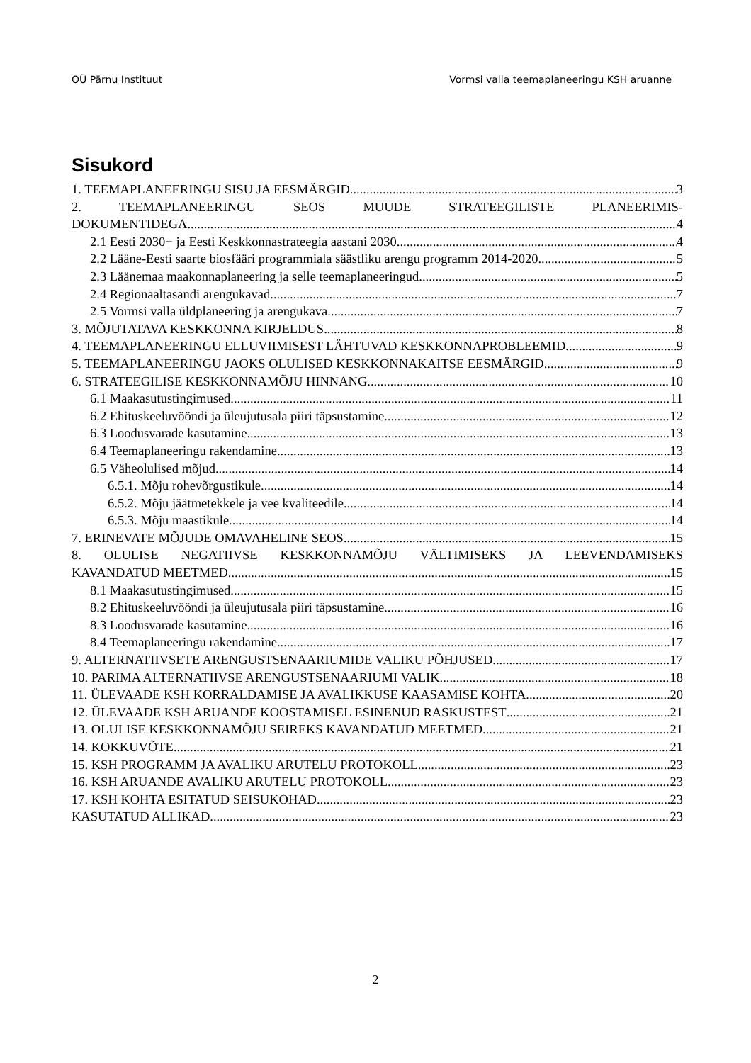OÜ Pärnu Instituut Vormsi valla teemaplaneeringu KSH aruanne
Sisukord
1. TEEMAPLANEERINGU SISU JA EESMÄRGID 3
2. TEEMAPLANEERINGU SEOS MUUDE STRATEEGILISTE PLANEERIMIS-
DOKUMENTIDEGA 4
2.1 Eesti 2030+ ja Eesti Keskkonnastrateegia aastani 2030 4
2.2 Lääne-Eesti saarte biosfääri programmiala säästliku arengu programm 2014-2020 5
2.3 Läänemaa maakonnaplaneering ja selle teemaplaneeringud 5
2.4 Regionaaltasandi arengukavad 7
2.5 Vormsi valla üldplaneering ja arengukava 7
3. MÕJUTATAVA KESKKONNA KIRJELDUS 8
4. TEEMAPLANEERINGU ELLUVIIMISEST LÄHTUVAD KESKKONNAPROBLEEMID 9
5. TEEMAPLANEERINGU JAOKS OLULISED KESKKONNAKAITSE EESMÄRGID 9
6. STRATEEGILISE KESKKONNAMÕJU HINNANG 10
6.1 Maakasutustingimused 11
6.2 Ehituskeeluvööndi ja üleujutusala piiri täpsustamine 12
6.3 Loodusvarade kasutamine 13
6.4 Teemaplaneeringu rakendamine 13
6.5 Väheolulised mõjud 14
6.5.1. Mõju rohevõrgustikule 14
6.5.2. Mõju jäätmetekkele ja vee kvaliteedile 14
6.5.3. Mõju maastikule 14
7. ERINEVATE MÕJUDE OMAVAHELINE SEOS 15
8. OLULISE NEGATIIVSE KESKKONNAMÕJU VÄLTIMISEKS JA LEEVENDAMISEKS
KAVANDATUD MEETMED 15
8.1 Maakasutustingimused 15
8.2 Ehituskeeluvööndi ja üleujutusala piiri täpsustamine 16
8.3 Loodusvarade kasutamine 16
8.4 Teemaplaneeringu rakendamine 17
9. ALTERNATIIVSETE ARENGUSTSENAARIUMIDE VALIKU PÕHJUSED 17
10. PARIMA ALTERNATIIVSE ARENGUSTSENAARIUMI VALIK 18
11. ÜLEVAADE KSH KORRALDAMISE JA AVALIKKUSE KAASAMISE KOHTA 20
12. ÜLEVAADE KSH ARUANDE KOOSTAMISEL ESINENUD RASKUSTEST 21
13. OLULISE KESKKONNAMÕJU SEIREKS KAVANDATUD MEETMED 21
14. KOKKUVÕTE 21
15. KSH PROGRAMM JA AVALIKU ARUTELU PROTOKOLL 23
16. KSH ARUANDE AVALIKU ARUTELU PROTOKOLL 23
17. KSH KOHTA ESITATUD SEISUKOHAD 23
KASUTATUD ALLIKAD 23
2